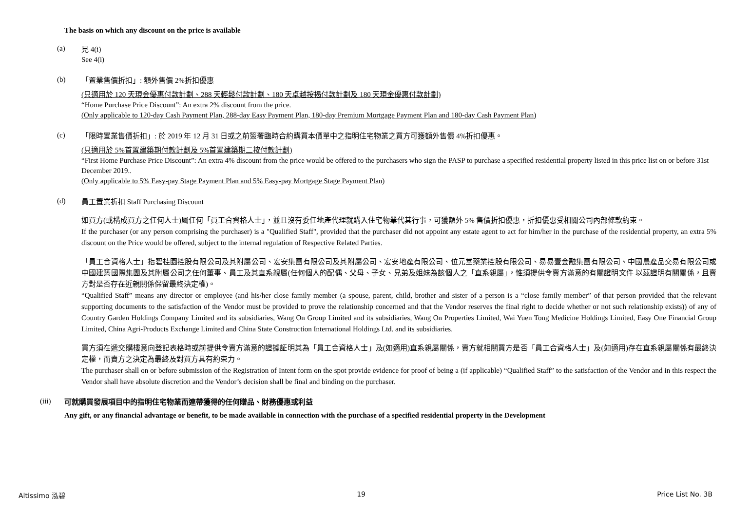The basis on which any discount on the price is available
(a)
見 4(i)
See 4(i)
(b)
「置業售價折扣」: 額外售價 2%折扣優惠
(只適用於 120 天現金優惠付款計劃、288 天輕鬆付款計劃、180 天卓越按揭付款計劃及 180 天現金優惠付款計劃)
“Home Purchase Price Discount”: An extra 2% discount from the price.
(Only applicable to 120-day Cash Payment Plan, 288-day Easy Payment Plan, 180-day Premium Mortgage Payment Plan and 180-day Cash Payment Plan)
(c)
「限時置業售價折扣」: 於 2019 年 12 月 31 日或之前簽署臨時合約購買本價單中之指明住宅物業之買方可獲額外售價 4%折扣優惠。
(只適用於 5%首置建築期付款計劃及 5%首置建築期二按付款計劃)
“First Home Purchase Price Discount”: An extra 4% discount from the price would be offered to the purchasers who sign the PASP to purchase a specified residential property listed in this price list on or before 31st December 2019..
(Only applicable to 5% Easy-pay Stage Payment Plan and 5% Easy-pay Mortgage Stage Payment Plan)
(d)
員工置業折扣 Staff Purchasing Discount
如買方(或構成買方之任何人士)屬任何「員工合資格人士」，並且沒有委任地產代理就購入住宅物業代其行事，可獲額外 5% 售價折扣優惠，折扣優惠受相關公司內部條款約束。
If the purchaser (or any person comprising the purchaser) is a "Qualified Staff", provided that the purchaser did not appoint any estate agent to act for him/her in the purchase of the residential property, an extra 5% discount on the Price would be offered, subject to the internal regulation of Respective Related Parties.
「員工合資格人士」指碧桂園控股有限公司及其附屬公司、宏安集團有限公司及其附屬公司、宏安地產有限公司、位元堂藥業控股有限公司、易易壹金融集團有限公司、中國農產品交易有限公司或中國建築國際集團及其附屬公司之任何董事、員工及其直系親屬(任何個人的配偶、父母、子女、兄弟及姐妹為該個人之「直系親屬」，惟須提供令賣方滿意的有關證明文件 以茲證明有關關係，且賣方對是否存在近親關係保留最終決定權)。
“Qualified Staff” means any director or employee (and his/her close family member (a spouse, parent, child, brother and sister of a person is a “close family member” of that person provided that the relevant supporting documents to the satisfaction of the Vendor must be provided to prove the relationship concerned and that the Vendor reserves the final right to decide whether or not such relationship exists)) of any of Country Garden Holdings Company Limited and its subsidiaries, Wang On Group Limited and its subsidiaries, Wang On Properties Limited, Wai Yuen Tong Medicine Holdings Limited, Easy One Financial Group Limited, China Agri-Products Exchange Limited and China State Construction International Holdings Ltd. and its subsidiaries.
買方須在遞交購樓意向登記表格時或前提供令賣方滿意的證據証明其為「員工合資格人士」及(如適用)直系親屬關係，賣方就相關買方是否「員工合資格人士」及(如適用)存在直系親屬關係有最終決定權，而賣方之決定為最終及對買方具有約束力。
The purchaser shall on or before submission of the Registration of Intent form on the spot provide evidence for proof of being a (if applicable) “Qualified Staff” to the satisfaction of the Vendor and in this respect the Vendor shall have absolute discretion and the Vendor’s decision shall be final and binding on the purchaser.
(iii)
可就購買發展項目中的指明住宅物業而連帶獲得的任何贈品、財務優惠或利益
Any gift, or any financial advantage or benefit, to be made available in connection with the purchase of a specified residential property in the Development
Altissimo 泓碧 19 Price List No. 3B